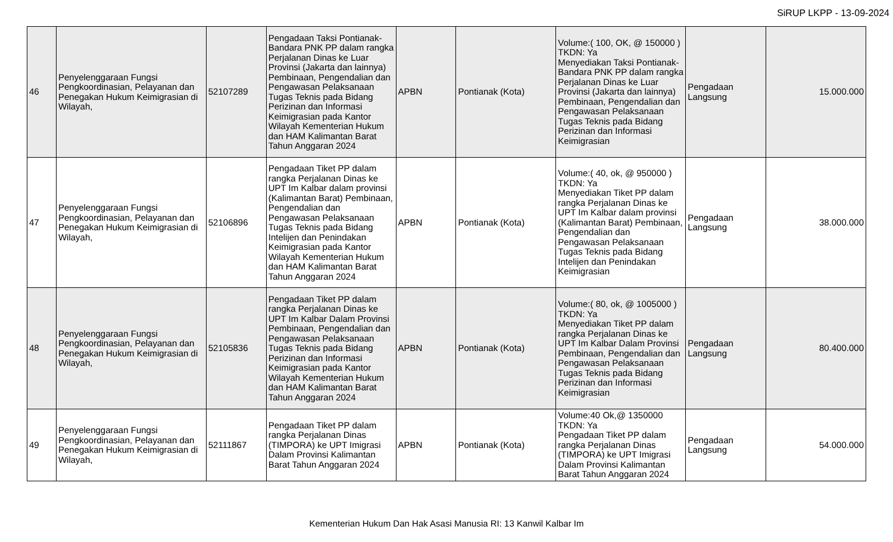SiRUP LKPP - 13-09-2024
| 46 | Penyelenggaraan Fungsi Pengkoordinasian, Pelayanan dan Penegakan Hukum Keimigrasian di Wilayah, | 52107289 | Pengadaan Taksi Pontianak-Bandara PNK PP dalam rangka Perjalanan Dinas ke Luar Provinsi (Jakarta dan lainnya) Pembinaan, Pengendalian dan Pengawasan Pelaksanaan Tugas Teknis pada Bidang Perizinan dan Informasi Keimigrasian pada Kantor Wilayah Kementerian Hukum dan HAM Kalimantan Barat Tahun Anggaran 2024 | APBN | Pontianak (Kota) | Volume:( 100, OK, @ 150000 ) TKDN: Ya Menyediakan Taksi Pontianak-Bandara PNK PP dalam rangka Perjalanan Dinas ke Luar Provinsi (Jakarta dan lainnya) Pembinaan, Pengendalian dan Pengawasan Pelaksanaan Tugas Teknis pada Bidang Perizinan dan Informasi Keimigrasian | Pengadaan Langsung | 15.000.000 |
| 47 | Penyelenggaraan Fungsi Pengkoordinasian, Pelayanan dan Penegakan Hukum Keimigrasian di Wilayah, | 52106896 | Pengadaan Tiket PP dalam rangka Perjalanan Dinas ke UPT Im Kalbar dalam provinsi (Kalimantan Barat) Pembinaan, Pengendalian dan Pengawasan Pelaksanaan Tugas Teknis pada Bidang Intelijen dan Penindakan Keimigrasian pada Kantor Wilayah Kementerian Hukum dan HAM Kalimantan Barat Tahun Anggaran 2024 | APBN | Pontianak (Kota) | Volume:( 40, ok, @ 950000 ) TKDN: Ya Menyediakan Tiket PP dalam rangka Perjalanan Dinas ke UPT Im Kalbar dalam provinsi (Kalimantan Barat) Pembinaan, Pengendalian dan Pengawasan Pelaksanaan Tugas Teknis pada Bidang Intelijen dan Penindakan Keimigrasian | Pengadaan Langsung | 38.000.000 |
| 48 | Penyelenggaraan Fungsi Pengkoordinasian, Pelayanan dan Penegakan Hukum Keimigrasian di Wilayah, | 52105836 | Pengadaan Tiket PP dalam rangka Perjalanan Dinas ke UPT Im Kalbar Dalam Provinsi Pembinaan, Pengendalian dan Pengawasan Pelaksanaan Tugas Teknis pada Bidang Perizinan dan Informasi Keimigrasian pada Kantor Wilayah Kementerian Hukum dan HAM Kalimantan Barat Tahun Anggaran 2024 | APBN | Pontianak (Kota) | Volume:( 80, ok, @ 1005000 ) TKDN: Ya Menyediakan Tiket PP dalam rangka Perjalanan Dinas ke UPT Im Kalbar Dalam Provinsi Pembinaan, Pengendalian dan Pengawasan Pelaksanaan Tugas Teknis pada Bidang Perizinan dan Informasi Keimigrasian | Pengadaan Langsung | 80.400.000 |
| 49 | Penyelenggaraan Fungsi Pengkoordinasian, Pelayanan dan Penegakan Hukum Keimigrasian di Wilayah, | 52111867 | Pengadaan Tiket PP dalam rangka Perjalanan Dinas (TIMPORA) ke UPT Imigrasi Dalam Provinsi Kalimantan Barat Tahun Anggaran 2024 | APBN | Pontianak (Kota) | Volume:40 Ok,@ 1350000 TKDN: Ya Pengadaan Tiket PP dalam rangka Perjalanan Dinas (TIMPORA) ke UPT Imigrasi Dalam Provinsi Kalimantan Barat Tahun Anggaran 2024 | Pengadaan Langsung | 54.000.000 |
Kementerian Hukum Dan Hak Asasi Manusia RI: 13 Kanwil Kalbar Im